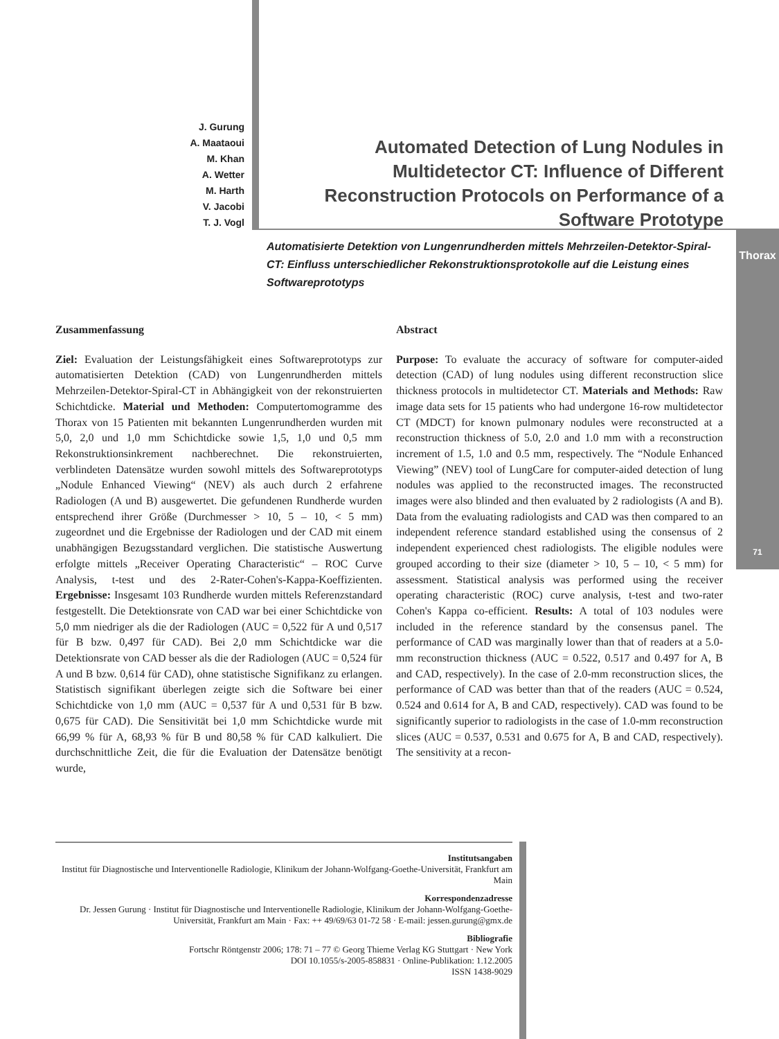J. Gurung
A. Maataoui
M. Khan
A. Wetter
M. Harth
V. Jacobi
T. J. Vogl
Automated Detection of Lung Nodules in Multidetector CT: Influence of Different Reconstruction Protocols on Performance of a Software Prototype
Automatisierte Detektion von Lungenrundherden mittels Mehrzeilen-Detektor-Spiral-CT: Einfluss unterschiedlicher Rekonstruktionsprotokolle auf die Leistung eines Softwareprototyps
Thorax
71
Zusammenfassung
Ziel: Evaluation der Leistungsfähigkeit eines Softwareprototyps zur automatisierten Detektion (CAD) von Lungenrundherden mittels Mehrzeilen-Detektor-Spiral-CT in Abhängigkeit von der rekonstruierten Schichtdicke. Material und Methoden: Computertomogramme des Thorax von 15 Patienten mit bekannten Lungenrundherden wurden mit 5,0, 2,0 und 1,0 mm Schichtdicke sowie 1,5, 1,0 und 0,5 mm Rekonstruktionsinkrement nachberechnet. Die rekonstruierten, verblindeten Datensätze wurden sowohl mittels des Softwareprototyps „Nodule Enhanced Viewing“ (NEV) als auch durch 2 erfahrene Radiologen (A und B) ausgewertet. Die gefundenen Rundherde wurden entsprechend ihrer Größe (Durchmesser > 10, 5 – 10, < 5 mm) zugeordnet und die Ergebnisse der Radiologen und der CAD mit einem unabhängigen Bezugsstandard verglichen. Die statistische Auswertung erfolgte mittels „Receiver Operating Characteristic“ – ROC Curve Analysis, t-test und des 2-Rater-Cohen's-Kappa-Koeffizienten. Ergebnisse: Insgesamt 103 Rundherde wurden mittels Referenzstandard festgestellt. Die Detektionsrate von CAD war bei einer Schichtdicke von 5,0 mm niedriger als die der Radiologen (AUC = 0,522 für A und 0,517 für B bzw. 0,497 für CAD). Bei 2,0 mm Schichtdicke war die Detektionsrate von CAD besser als die der Radiologen (AUC = 0,524 für A und B bzw. 0,614 für CAD), ohne statistische Signifikanz zu erlangen. Statistisch signifikant überlegen zeigte sich die Software bei einer Schichtdicke von 1,0 mm (AUC = 0,537 für A und 0,531 für B bzw. 0,675 für CAD). Die Sensitivität bei 1,0 mm Schichtdicke wurde mit 66,99 % für A, 68,93 % für B und 80,58 % für CAD kalkuliert. Die durchschnittliche Zeit, die für die Evaluation der Datensätze benötigt wurde,
Abstract
Purpose: To evaluate the accuracy of software for computer-aided detection (CAD) of lung nodules using different reconstruction slice thickness protocols in multidetector CT. Materials and Methods: Raw image data sets for 15 patients who had undergone 16-row multidetector CT (MDCT) for known pulmonary nodules were reconstructed at a reconstruction thickness of 5.0, 2.0 and 1.0 mm with a reconstruction increment of 1.5, 1.0 and 0.5 mm, respectively. The “Nodule Enhanced Viewing” (NEV) tool of LungCare for computer-aided detection of lung nodules was applied to the reconstructed images. The reconstructed images were also blinded and then evaluated by 2 radiologists (A and B). Data from the evaluating radiologists and CAD was then compared to an independent reference standard established using the consensus of 2 independent experienced chest radiologists. The eligible nodules were grouped according to their size (diameter > 10, 5 – 10, < 5 mm) for assessment. Statistical analysis was performed using the receiver operating characteristic (ROC) curve analysis, t-test and two-rater Cohen's Kappa co-efficient. Results: A total of 103 nodules were included in the reference standard by the consensus panel. The performance of CAD was marginally lower than that of readers at a 5.0-mm reconstruction thickness (AUC = 0.522, 0.517 and 0.497 for A, B and CAD, respectively). In the case of 2.0-mm reconstruction slices, the performance of CAD was better than that of the readers (AUC = 0.524, 0.524 and 0.614 for A, B and CAD, respectively). CAD was found to be significantly superior to radiologists in the case of 1.0-mm reconstruction slices (AUC = 0.537, 0.531 and 0.675 for A, B and CAD, respectively). The sensitivity at a recon-
Institutsangaben
Institut für Diagnostische und Interventionelle Radiologie, Klinikum der Johann-Wolfgang-Goethe-Universität, Frankfurt am Main
Korrespondenzadresse
Dr. Jessen Gurung · Institut für Diagnostische und Interventionelle Radiologie, Klinikum der Johann-Wolfgang-Goethe-Universität, Frankfurt am Main · Fax: ++ 49/69/63 01-72 58 · E-mail: jessen.gurung@gmx.de
Bibliografie
Fortschr Röntgenstr 2006; 178: 71 – 77 © Georg Thieme Verlag KG Stuttgart · New York
DOI 10.1055/s-2005-858831 · Online-Publikation: 1.12.2005
ISSN 1438-9029